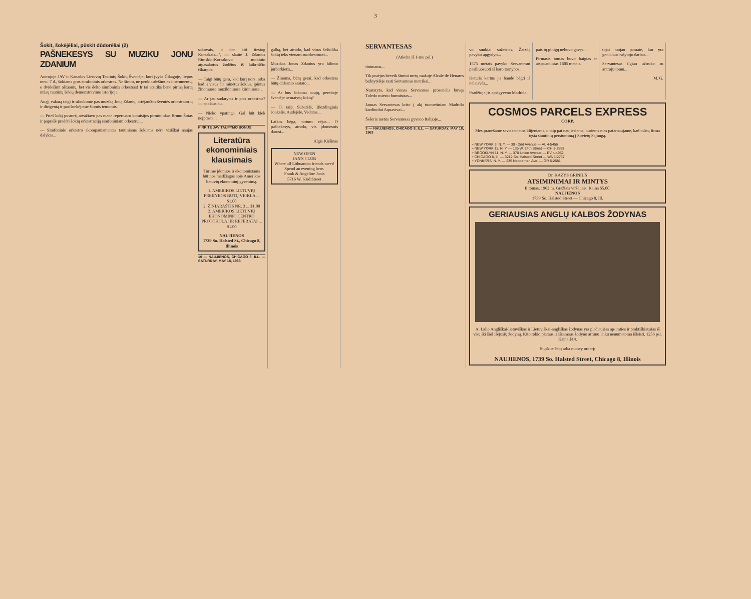3
Šokit, šokėjėliai, pūskit dūdorėliai (2)
PAŠNEKESYS SU MUZIKU JONU ZDANIUM
Antrojoje JAV ir Kanados Lietuvių Tautinių Šokių Šventėje, kuri įvyks Čikagoje, liepos men. 7 d., šokiams gros simfoninis orkestras. Ne šimto, ne penkiasdešimties instrumentų, o dvidešimt aštuonių, bet vis dėlto simfoninis orkestras! Ir tai atsitiks bene pirmą kartą mūsų tautinių šokių demonstravimo istorijoje.
Anąjį vakarą taigi ir užsukome pas muziką Joną Zdanių, artėjančios šventės orkestratorių ir dirigentą ir pasišnekėjome šiomis temomis.
— Prieš kokį pusmetį atvažiavo pas mane repertuaro komisijos pirmininkas Bruno Šotas ir paprašė pradėti šokių orkestraciją simfoniniam orkestrui...
— Simfoninio orkestro akompaniamentas tautiniams šokiams nėra visiškai naujas dalykas...
sakovais, o dar kiti tiesiog Korsakais...", — skaitė J. Zdanius Rimskio-Korsakovo mokinio atpasakotus žodžius iš laikraščio iškarpos.
— Taigi būtų gera, kad kurį nors, arba kad ir visus čia minėtus šokius, įpintus žinomuose muzikiniuose kūriniuose...
— Ar jau sudarytas ir pats orkestras? — paklausiau.
— Nieko ypatinga. Gal būt kiek neįprasta...
PIRKITE JAV TAUPYMO BONUS
Literatūra ekonominiais klausimais
Turime įdomios ir ekonomistams būtinos medžiagos apie Amerikos lietuvių ekonominį gyvenimą.
1. AMERIKOS LIETUVIŲ PREKYBOS BUTŲ VEIKLA ... $1.00
2. ŽINIARAŠTIS NR. 3 ... $1.00
3. AMERIKOS LIETUVIŲ EKONOMINIO CENTRO PROTOKOLAI IR REFERATAI ... $1.00
NAUJIENOS
1739 So. Halsted St., Chicago 8, Illinois
10 — NAUJIENOS, CHICAGO 8, ILL. — SATURDAY, MAY 18, 1963
galbą, bet atrodo, kad visus šešiolika šokių teks vienam suorkestruoti...
Muzikas Jonas Zdanius yra kilimo jurbarkietis...
— Žinoma, būtų gerai, kad orkestras būtų didesnio sastato...
— Ar bus šokama naujų, pereitoje šventėje nematytų šokių?
— O, taip. Subatėlė, Blezdinginis Jonkelis, Audėjėlė, Vedaras...
Laikas bėga, tartum vėjas... O pašnekesys, atrodo, vis įdomesnis darosi...
Algis Kiršinas
NEW OPEN
JAN'S CLUB
Where all Lithuanian friends meet!
Spend an evening here.
Frank & Angeline Janis
5716 W. 63rd Street
SERVANTESAS
(Atkelta iš 1-mo psl.)
tinimams...
Tik praėjus beveik šimtui metų mažoje Alcale de Henares bažnytėlėje rasti Servanteso metrikai...
Nustatyta, kad vienas Servanteso prosenelis buvęs Toledo miesto burmistras...
Jaunas Servantesas krito į akį tuometiniam Madrido kardinolui Aquavivai...
Šešeris metus Servantesas gyveno Italijoje...
3 — NAUJIENOS, CHICAGO 8, ILL. — SATURDAY, MAY 18, 1963
vo sunkiai sužeistas. Žaizdą pavyko apgydyti...
1575 metais pavyko Servantesui pasiliuosuoti iš karo tarnybos...
Keturis kartus jis bandė bėgti iš nelaisvės...
Pradžioje jis apsigyveno Madride...
pats tų pinigų nebuvo gavęs...
Pirmasis tomas buvo baigtas ir atspausdintas 1605 metais.
tojai tuojau pamatė, kur yra genialaus rašytojo darbas...
Servantesas ilgiau užtruko su antroju tomu...
M. G.
COSMOS PARCELS EXPRESS
CORP.
Mes pranešame savo seniems klijentams, o taip pat naujiesiems, kuriems mes patarnaujame, kad mūsų firma tęsia siuntinių persiuntimą į Sovietų Sąjungą.
• NEW YORK 3, N. Y. — 39 - 2nd Avenue — AL 4-5456
• NEW YORK 11, N. Y. — 135 W. 14th Street — CH 3-2583
• BROOKLYN 11, N. Y. — 370 Union Avenue — EV 4-4952
• CHICAGO 8, Ill. — 3212 So. Halsted Street — WA 5-2737
• YONKERS, N. Y. — 235 Nepperhan Ave. — GR 6-2681
Dr. KAZYS GRINIUS
ATSIMINIMAI IR MINTYS
II tomas, 1962 m. Gražiais viršeliais. Kaina $5.00.
NAUJIENOS
1739 So. Halsted Street — Chicago 8, Ill.
GERIAUSIAS ANGLŲ KALBOS ŽODYNAS
A. Lalio Angliškai-lietuviškas ir Lietuviškai-angliškas žodynas yra plačiausias ap-imties ir praktiškiausias iš visų iki šiol išėjusių žodynų. Kito tokio plataus ir išsamaus žodyno artimu laiku nenumatoma išleisti. 1256 psl. Kaina $14.
Siųskite čekį arba money orderį:
NAUJIENOS, 1739 So. Halsted Street, Chicago 8, Illinois